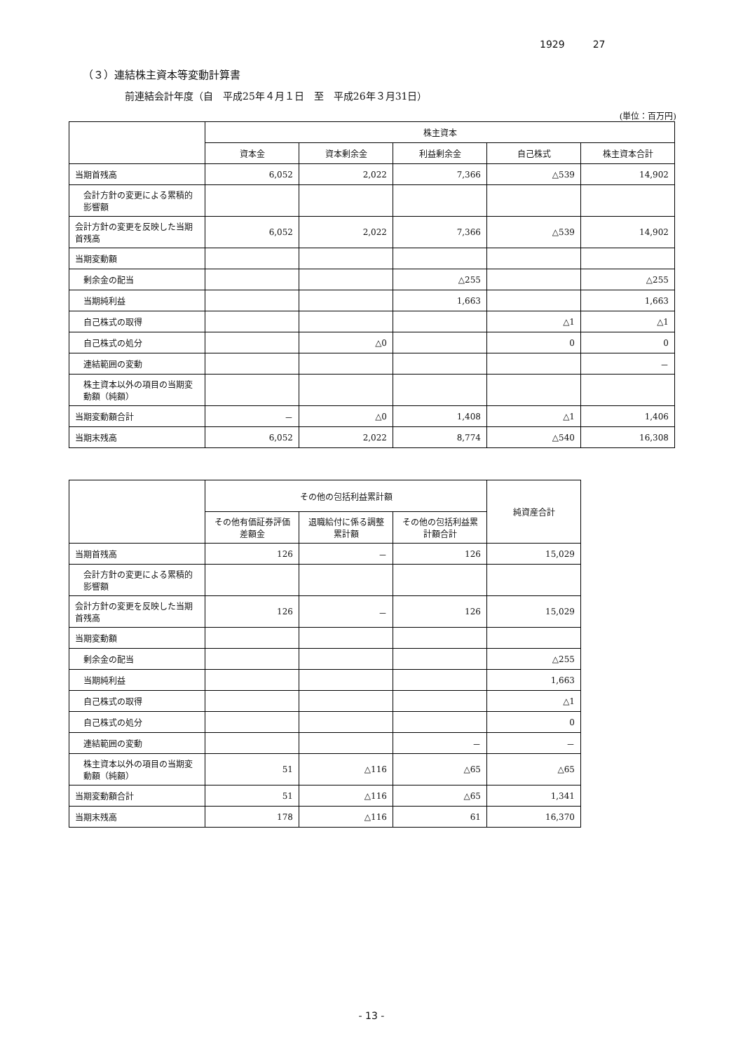1929 27
（３）連結株主資本等変動計算書
前連結会計年度（自　平成25年４月１日　至　平成26年３月31日）
(単位：百万円)
| | 株主資本 | | | | |
| --- | --- | --- | --- | --- | --- |
| | 資本金 | 資本剰余金 | 利益剰余金 | 自己株式 | 株主資本合計 |
| 当期首残高 | 6,052 | 2,022 | 7,366 | △539 | 14,902 |
| 会計方針の変更による累積的影響額 | | | | | |
| 会計方針の変更を反映した当期首残高 | 6,052 | 2,022 | 7,366 | △539 | 14,902 |
| 当期変動額 | | | | | |
| 剰余金の配当 | | | △255 | | △255 |
| 当期純利益 | | | 1,663 | | 1,663 |
| 自己株式の取得 | | | | △1 | △1 |
| 自己株式の処分 | | △0 | | 0 | 0 |
| 連結範囲の変動 | | | | | － |
| 株主資本以外の項目の当期変動額（純額） | | | | | |
| 当期変動額合計 | － | △0 | 1,408 | △1 | 1,406 |
| 当期末残高 | 6,052 | 2,022 | 8,774 | △540 | 16,308 |
| | その他の包括利益累計額 | | | 純資産合計 |
| --- | --- | --- | --- | --- |
| | その他有価証券評価差額金 | 退職給付に係る調整累計額 | その他の包括利益累計額合計 | |
| 当期首残高 | 126 | － | 126 | 15,029 |
| 会計方針の変更による累積的影響額 | | | | |
| 会計方針の変更を反映した当期首残高 | 126 | － | 126 | 15,029 |
| 当期変動額 | | | | |
| 剰余金の配当 | | | | △255 |
| 当期純利益 | | | | 1,663 |
| 自己株式の取得 | | | | △1 |
| 自己株式の処分 | | | | 0 |
| 連結範囲の変動 | | | － | － |
| 株主資本以外の項目の当期変動額（純額） | 51 | △116 | △65 | △65 |
| 当期変動額合計 | 51 | △116 | △65 | 1,341 |
| 当期末残高 | 178 | △116 | 61 | 16,370 |
- 13 -